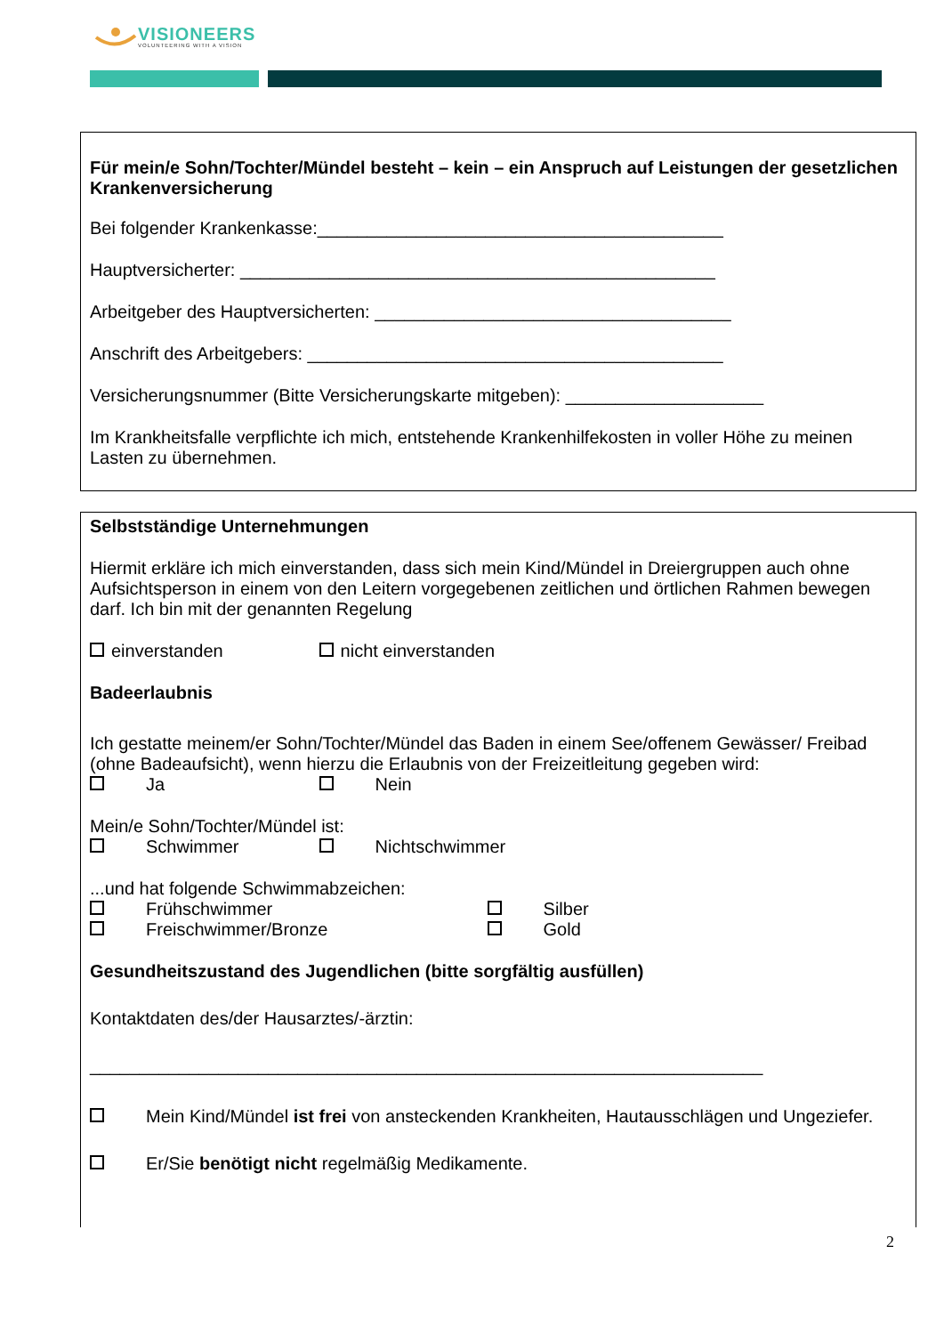VISIONEERS
VOLUNTEERING WITH A VISION
Für mein/e Sohn/Tochter/Mündel besteht – kein – ein Anspruch auf Leistungen der gesetzlichen Krankenversicherung
Bei folgender Krankenkasse:_________________________________________
Hauptversicherter: ________________________________________________
Arbeitgeber des Hauptversicherten: ____________________________________
Anschrift des Arbeitgebers: __________________________________________
Versicherungsnummer (Bitte Versicherungskarte mitgeben): ____________________
Im Krankheitsfalle verpflichte ich mich, entstehende Krankenhilfekosten in voller Höhe zu meinen Lasten zu übernehmen.
Selbstständige Unternehmungen
Hiermit erkläre ich mich einverstanden, dass sich mein Kind/Mündel in Dreiergruppen auch ohne Aufsichtsperson in einem von den Leitern vorgegebenen zeitlichen und örtlichen Rahmen bewegen darf. Ich bin mit der genannten Regelung
einverstanden nicht einverstanden
Badeerlaubnis
Ich gestatte meinem/er Sohn/Tochter/Mündel das Baden in einem See/offenem Gewässer/ Freibad (ohne Badeaufsicht), wenn hierzu die Erlaubnis von der Freizeitleitung gegeben wird:
Ja Nein
Mein/e Sohn/Tochter/Mündel ist:
Schwimmer Nichtschwimmer
...und hat folgende Schwimmabzeichen:
Frühschwimmer Silber
Freischwimmer/Bronze Gold
Gesundheitszustand des Jugendlichen (bitte sorgfältig ausfüllen)
Kontaktdaten des/der Hausarztes/-ärztin:
____________________________________________________________________
Mein Kind/Mündel ist frei von ansteckenden Krankheiten, Hautausschlägen und Ungeziefer.
Er/Sie benötigt nicht regelmäßig Medikamente.
2